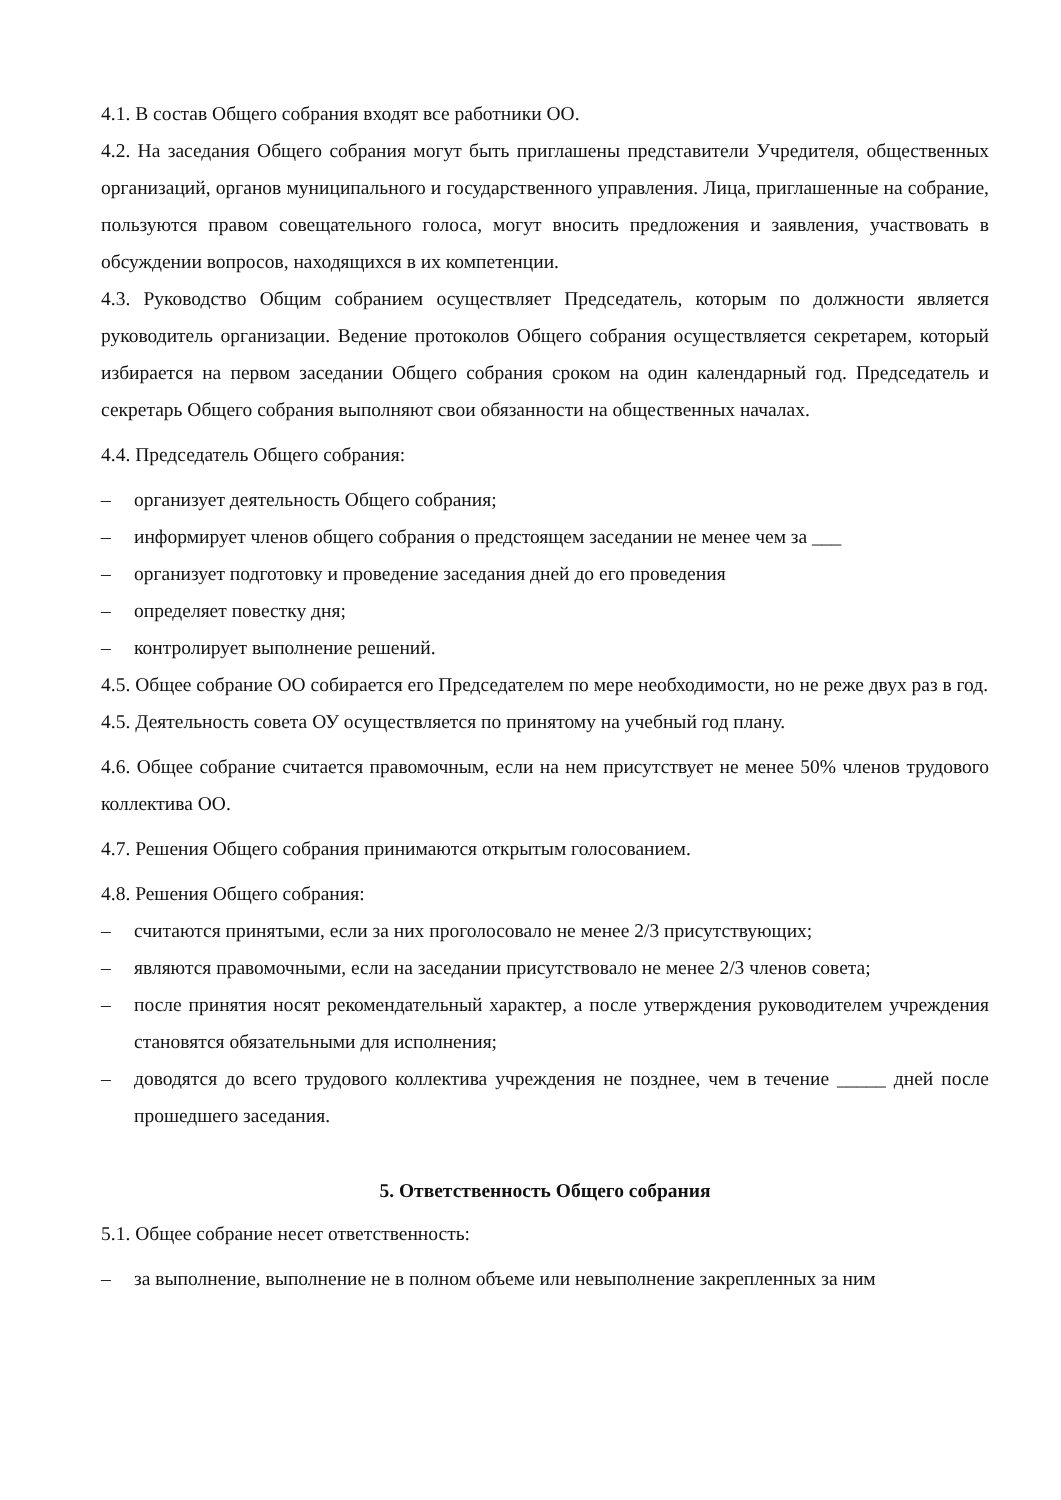4.1. В состав Общего собрания входят все работники ОО.
4.2. На заседания Общего собрания могут быть приглашены представители Учредителя, общественных организаций, органов муниципального и государственного управления. Лица, приглашенные на собрание, пользуются правом совещательного голоса, могут вносить предложения и заявления, участвовать в обсуждении вопросов, находящихся в их компетенции.
4.3. Руководство Общим собранием осуществляет Председатель, которым по должности является руководитель организации. Ведение протоколов Общего собрания осуществляется секретарем, который избирается на первом заседании Общего собрания сроком на один календарный год. Председатель и секретарь Общего собрания выполняют свои обязанности на общественных началах.
4.4. Председатель Общего собрания:
– организует деятельность Общего собрания;
– информирует членов общего собрания о предстоящем заседании не менее чем за ___
– организует подготовку и проведение заседания дней до его проведения
– определяет повестку дня;
– контролирует выполнение решений.
4.5. Общее собрание ОО собирается его Председателем по мере необходимости, но не реже двух раз в год.
4.5. Деятельность совета ОУ осуществляется по принятому на учебный год плану.
4.6. Общее собрание считается правомочным, если на нем присутствует не менее 50% членов трудового коллектива ОО.
4.7. Решения Общего собрания принимаются открытым голосованием.
4.8. Решения Общего собрания:
– считаются принятыми, если за них проголосовало не менее 2/3 присутствующих;
– являются правомочными, если на заседании присутствовало не менее 2/3 членов совета;
– после принятия носят рекомендательный характер, а после утверждения руководителем учреждения становятся обязательными для исполнения;
– доводятся до всего трудового коллектива учреждения не позднее, чем в течение _____ дней после прошедшего заседания.
5. Ответственность Общего собрания
5.1. Общее собрание несет ответственность:
– за выполнение, выполнение не в полном объеме или невыполнение закрепленных за ним